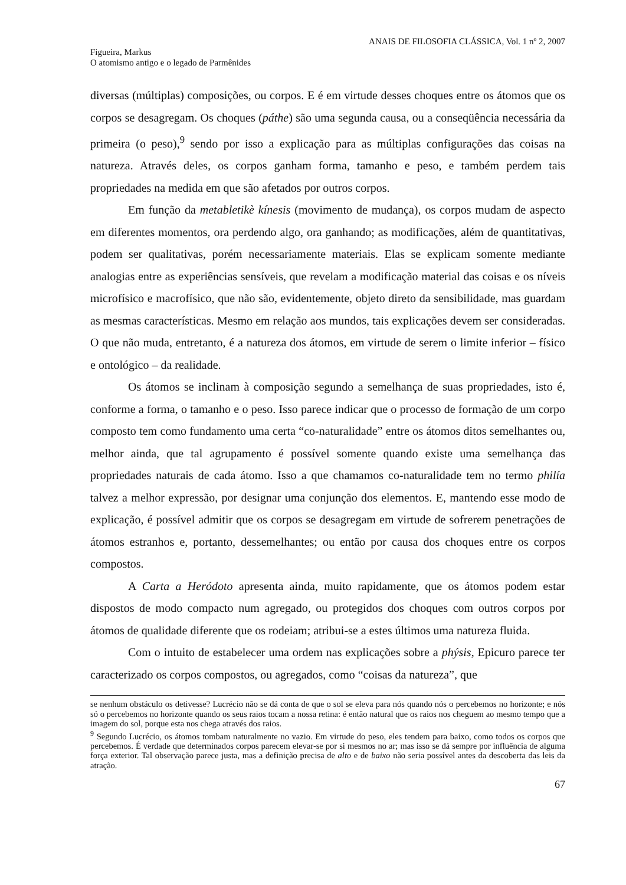ANAIS DE FILOSOFIA CLÁSSICA, Vol. 1 nº 2, 2007
Figueira, Markus
O atomismo antigo e o legado de Parmênides
diversas (múltiplas) composições, ou corpos. E é em virtude desses choques entre os átomos que os corpos se desagregam. Os choques (páthe) são uma segunda causa, ou a conseqüência necessária da primeira (o peso),<sup>9</sup> sendo por isso a explicação para as múltiplas configurações das coisas na natureza. Através deles, os corpos ganham forma, tamanho e peso, e também perdem tais propriedades na medida em que são afetados por outros corpos.
Em função da metabletikè kínesis (movimento de mudança), os corpos mudam de aspecto em diferentes momentos, ora perdendo algo, ora ganhando; as modificações, além de quantitativas, podem ser qualitativas, porém necessariamente materiais. Elas se explicam somente mediante analogias entre as experiências sensíveis, que revelam a modificação material das coisas e os níveis microfísico e macrofísico, que não são, evidentemente, objeto direto da sensibilidade, mas guardam as mesmas características. Mesmo em relação aos mundos, tais explicações devem ser consideradas. O que não muda, entretanto, é a natureza dos átomos, em virtude de serem o limite inferior – físico e ontológico – da realidade.
Os átomos se inclinam à composição segundo a semelhança de suas propriedades, isto é, conforme a forma, o tamanho e o peso. Isso parece indicar que o processo de formação de um corpo composto tem como fundamento uma certa “co-naturalidade” entre os átomos ditos semelhantes ou, melhor ainda, que tal agrupamento é possível somente quando existe uma semelhança das propriedades naturais de cada átomo. Isso a que chamamos co-naturalidade tem no termo philía talvez a melhor expressão, por designar uma conjunção dos elementos. E, mantendo esse modo de explicação, é possível admitir que os corpos se desagregam em virtude de sofrerem penetrações de átomos estranhos e, portanto, dessemelhantes; ou então por causa dos choques entre os corpos compostos.
A Carta a Heródoto apresenta ainda, muito rapidamente, que os átomos podem estar dispostos de modo compacto num agregado, ou protegidos dos choques com outros corpos por átomos de qualidade diferente que os rodeiam; atribui-se a estes últimos uma natureza fluida.
Com o intuito de estabelecer uma ordem nas explicações sobre a phýsis, Epicuro parece ter caracterizado os corpos compostos, ou agregados, como “coisas da natureza”, que
se nenhum obstáculo os detivesse? Lucrécio não se dá conta de que o sol se eleva para nós quando nós o percebemos no horizonte; e nós só o percebemos no horizonte quando os seus raios tocam a nossa retina: é então natural que os raios nos cheguem ao mesmo tempo que a imagem do sol, porque esta nos chega através dos raios.
<sup>9</sup> Segundo Lucrécio, os átomos tombam naturalmente no vazio. Em virtude do peso, eles tendem para baixo, como todos os corpos que percebemos. É verdade que determinados corpos parecem elevar-se por si mesmos no ar; mas isso se dá sempre por influência de alguma força exterior. Tal observação parece justa, mas a definição precisa de alto e de baixo não seria possível antes da descoberta das leis da atração.
67